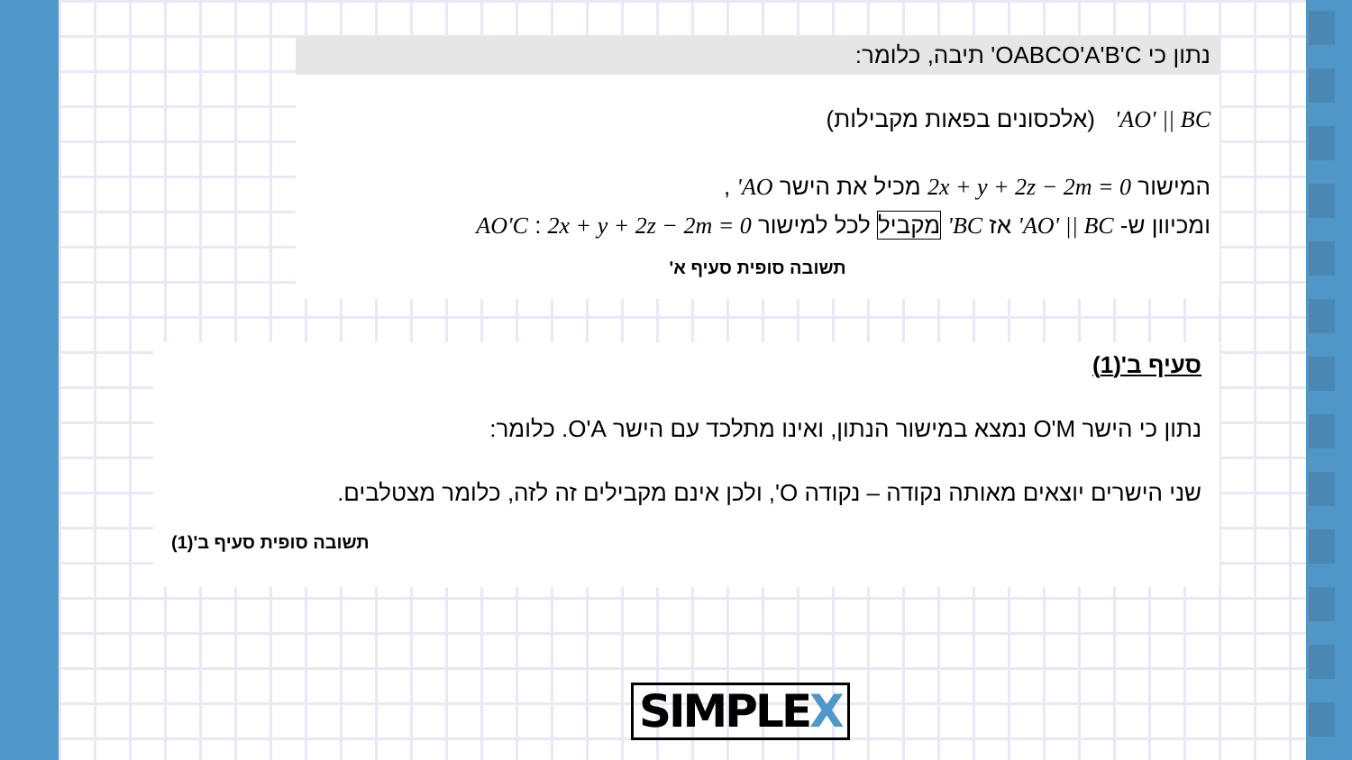נתון כי OABCO'A'B'C' תיבה, כלומר:
AO' || BC' (אלכסונים בפאות מקבילות)
המישור 2x + y + 2z − 2m = 0 מכיל את הישר AO' ,
ומכיוון ש- AO' || BC' אז BC' מקביל לכל למישור AO'C : 2x + y + 2z − 2m = 0
תשובה סופית סעיף א'
סעיף ב'(1)
נתון כי הישר O'M נמצא במישור הנתון, ואינו מתלכד עם הישר O'A. כלומר:
שני הישרים יוצאים מאותה נקודה – נקודה O', ולכן אינם מקבילים זה לזה, כלומר מצטלבים.
תשובה סופית סעיף ב'(1)
SIMPLEX